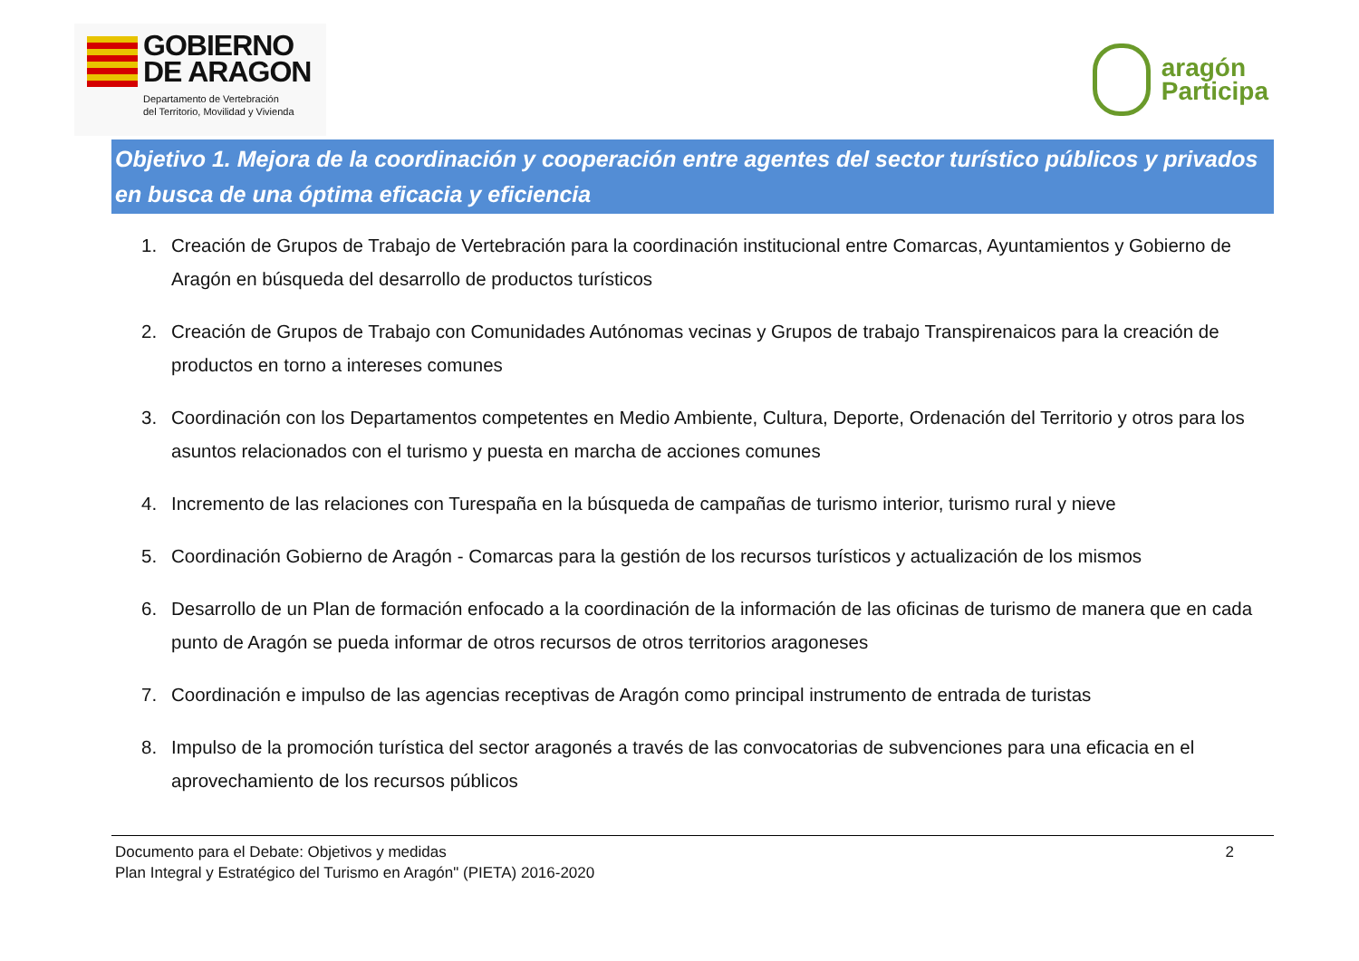GOBIERNO
DE ARAGON
Departamento de Vertebración
del Territorio, Movilidad y Vivienda
aragón
Participa
Objetivo 1. Mejora de la coordinación y cooperación entre agentes del sector turístico públicos y privados en busca de una óptima eficacia y eficiencia
1. Creación de Grupos de Trabajo de Vertebración para la coordinación institucional entre Comarcas, Ayuntamientos y Gobierno de Aragón en búsqueda del desarrollo de productos turísticos
2. Creación de Grupos de Trabajo con Comunidades Autónomas vecinas y Grupos de trabajo Transpirenaicos para la creación de productos en torno a intereses comunes
3. Coordinación con los Departamentos competentes en Medio Ambiente, Cultura, Deporte, Ordenación del Territorio y otros para los asuntos relacionados con el turismo y puesta en marcha de acciones comunes
4. Incremento de las relaciones con Turespaña en la búsqueda de campañas de turismo interior, turismo rural y nieve
5. Coordinación Gobierno de Aragón - Comarcas para la gestión de los recursos turísticos y actualización de los mismos
6. Desarrollo de un Plan de formación enfocado a la coordinación de la información de las oficinas de turismo de manera que en cada punto de Aragón se pueda informar de otros recursos de otros territorios aragoneses
7. Coordinación e impulso de las agencias receptivas de Aragón como principal instrumento de entrada de turistas
8. Impulso de la promoción turística del sector aragonés a través de las convocatorias de subvenciones para una eficacia en el aprovechamiento de los recursos públicos
Documento para el Debate: Objetivos y medidas
Plan Integral y Estratégico del Turismo en Aragón" (PIETA) 2016-2020
2